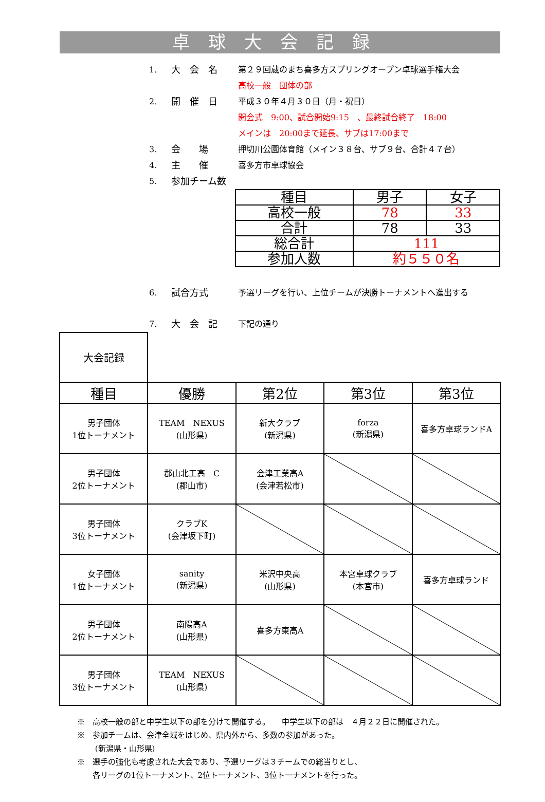卓球大会記録
1. 大　会　名 第２９回蔵のまち喜多方スプリングオープン卓球選手権大会
高校一般　団体の部
2. 開　催　日 平成３０年４月３０日（月・祝日）
開会式　9:00、試合開始9:15　、最終試合終了　18:00
メインは　20:00まで延長、サブは17:00まで
3. 会　　場 押切川公園体育館（メイン３８台、サブ９台、合計４７台）
4. 主　　催 喜多方市卓球協会
5. 参加チーム数
| 種目 | 男子 | 女子 |
| 高校一般 | 78 | 33 |
| 合計 | 78 | 33 |
| 総合計 | 111 | |
| 参加人数 | 約５５０名 | |
6. 試合方式 予選リーグを行い、上位チームが決勝トーナメントへ進出する
7. 大　会　記 下記の通り
| 大会記録 | | | | |
| 種目 | 優勝 | 第2位 | 第3位 | 第3位 |
| 男子団体 1位トーナメント | TEAM NEXUS (山形県) | 新大クラブ (新潟県) | forza (新潟県) | 喜多方卓球ランドA |
| 男子団体 2位トーナメント | 郡山北工高 C (郡山市) | 会津工業高A (会津若松市) | | |
| 男子団体 3位トーナメント | クラブK (会津坂下町) | | | |
| 女子団体 1位トーナメント | sanity (新潟県) | 米沢中央高 (山形県) | 本宮卓球クラブ (本宮市) | 喜多方卓球ランド |
| 男子団体 2位トーナメント | 南陽高A (山形県) | 喜多方東高A | | |
| 男子団体 3位トーナメント | TEAM NEXUS (山形県) | | | |
※　高校一般の部と中学生以下の部を分けて開催する。　　中学生以下の部は　４月２２日に開催された。
※　参加チームは、会津全域をはじめ、県内外から、多数の参加があった。
　　 (新潟県・山形県)
※　選手の強化も考慮された大会であり、予選リーグは３チームでの総当りとし、
　　各リーグの1位トーナメント、2位トーナメント、3位トーナメントを行った。